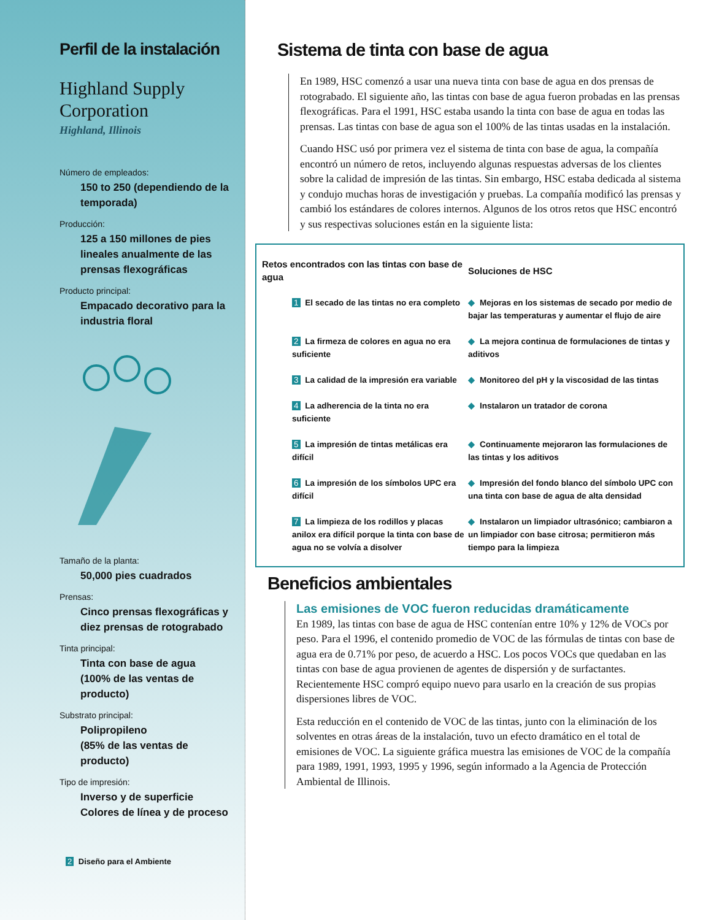Perfil de la instalación
Highland Supply Corporation
Highland, Illinois
Número de empleados:
150 to 250 (dependiendo de la temporada)
Producción:
125 a 150 millones de pies lineales anualmente de las prensas flexográficas
Producto principal:
Empacado decorativo para la industria floral
Tamaño de la planta:
50,000 pies cuadrados
Prensas:
Cinco prensas flexográficas y diez prensas de rotograbado
Tinta principal:
Tinta con base de agua
(100% de las ventas de producto)
Substrato principal:
Polipropileno
(85% de las ventas de producto)
Tipo de impresión:
Inverso y de superficie
Colores de línea y de proceso
2 Diseño para el Ambiente
Sistema de tinta con base de agua
En 1989, HSC comenzó a usar una nueva tinta con base de agua en dos prensas de rotograbado. El siguiente año, las tintas con base de agua fueron probadas en las prensas flexográficas. Para el 1991, HSC estaba usando la tinta con base de agua en todas las prensas. Las tintas con base de agua son el 100% de las tintas usadas en la instalación.
Cuando HSC usó por primera vez el sistema de tinta con base de agua, la compañía encontró un número de retos, incluyendo algunas respuestas adversas de los clientes sobre la calidad de impresión de las tintas. Sin embargo, HSC estaba dedicada al sistema y condujo muchas horas de investigación y pruebas. La compañía modificó las prensas y cambió los estándares de colores internos. Algunos de los otros retos que HSC encontró y sus respectivas soluciones están en la siguiente lista:
| Retos encontrados con las tintas con base de agua | Soluciones de HSC |
| --- | --- |
| 1 El secado de las tintas no era completo | ◆ Mejoras en los sistemas de secado por medio de bajar las temperaturas y aumentar el flujo de aire |
| 2 La firmeza de colores en agua no era suficiente | ◆ La mejora continua de formulaciones de tintas y aditivos |
| 3 La calidad de la impresión era variable | ◆ Monitoreo del pH y la viscosidad de las tintas |
| 4 La adherencia de la tinta no era suficiente | ◆ Instalaron un tratador de corona |
| 5 La impresión de tintas metálicas era difícil | ◆ Continuamente mejoraron las formulaciones de las tintas y los aditivos |
| 6 La impresión de los símbolos UPC era difícil | ◆ Impresión del fondo blanco del símbolo UPC con una tinta con base de agua de alta densidad |
| 7 La limpieza de los rodillos y placas anilox era difícil porque la tinta con base de agua no se volvía a disolver | ◆ Instalaron un limpiador ultrasónico; cambiaron a un limpiador con base citrosa; permitieron más tiempo para la limpieza |
Beneficios ambientales
Las emisiones de VOC fueron reducidas dramáticamente
En 1989, las tintas con base de agua de HSC contenían entre 10% y 12% de VOCs por peso. Para el 1996, el contenido promedio de VOC de las fórmulas de tintas con base de agua era de 0.71% por peso, de acuerdo a HSC. Los pocos VOCs que quedaban en las tintas con base de agua provienen de agentes de dispersión y de surfactantes. Recientemente HSC compró equipo nuevo para usarlo en la creación de sus propias dispersiones libres de VOC.
Esta reducción en el contenido de VOC de las tintas, junto con la eliminación de los solventes en otras áreas de la instalación, tuvo un efecto dramático en el total de emisiones de VOC. La siguiente gráfica muestra las emisiones de VOC de la compañía para 1989, 1991, 1993, 1995 y 1996, según informado a la Agencia de Protección Ambiental de Illinois.